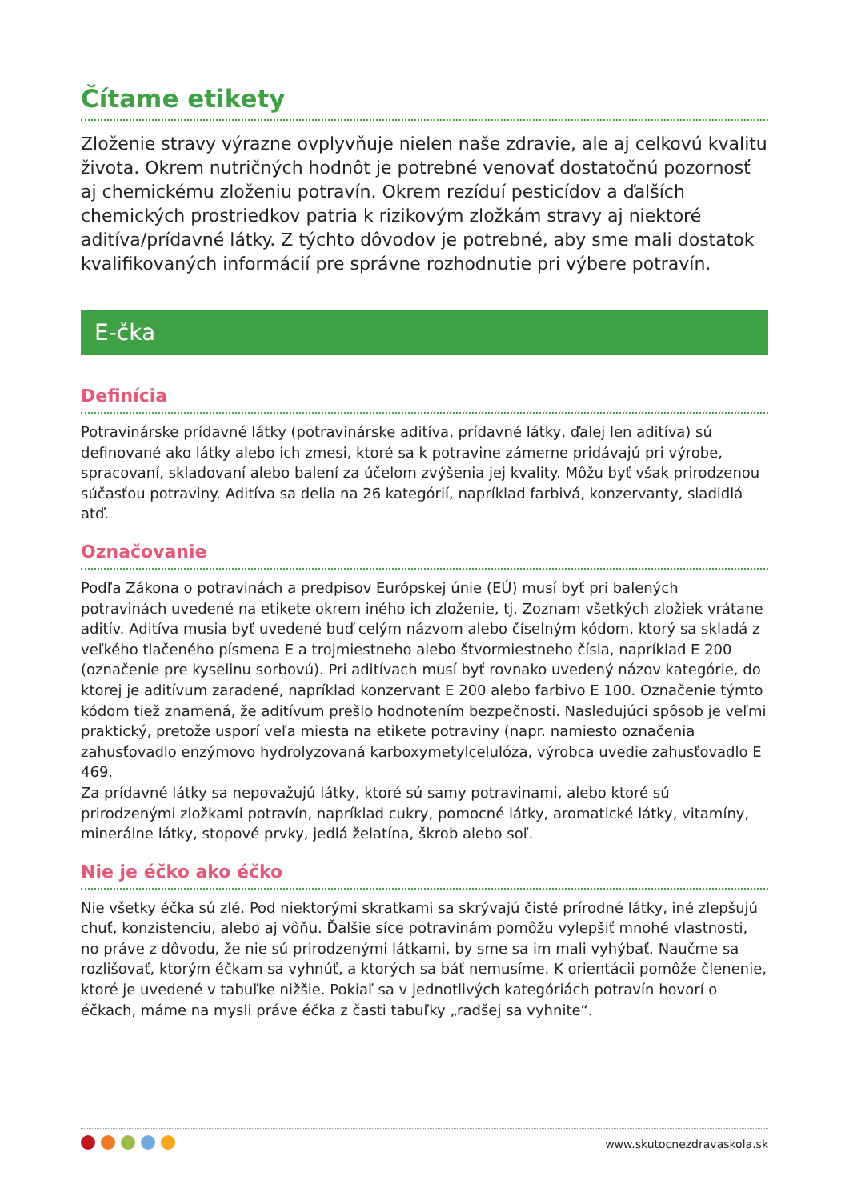Čítame etikety
Zloženie stravy výrazne ovplyvňuje nielen naše zdravie, ale aj celkovú kvalitu života. Okrem nutričných hodnôt je potrebné venovať dostatočnú pozornosť aj chemickému zloženiu potravín. Okrem rezíduí pesticídov a ďalších chemických prostriedkov patria k rizikovým zložkám stravy aj niektoré aditíva/prídavné látky. Z týchto dôvodov je potrebné, aby sme mali dostatok kvalifikovaných informácií pre správne rozhodnutie pri výbere potravín.
E-čka
Definícia
Potravinárske prídavné látky (potravinárske aditíva, prídavné látky, ďalej len aditíva) sú definované ako látky alebo ich zmesi, ktoré sa k potravine zámerne pridávajú pri výrobe, spracovaní, skladovaní alebo balení za účelom zvýšenia jej kvality. Môžu byť však prirodzenou súčasťou potraviny. Aditíva sa delia na 26 kategórií, napríklad farbivá, konzervanty, sladidlá atď.
Označovanie
Podľa Zákona o potravinách a predpisov Európskej únie (EÚ) musí byť pri balených potravinách uvedené na etikete okrem iného ich zloženie, tj. Zoznam všetkých zložiek vrátane aditív. Aditíva musia byť uvedené buď celým názvom alebo číselným kódom, ktorý sa skladá z veľkého tlačeného písmena E a trojmiestneho alebo štvormiestneho čísla, napríklad E 200 (označenie pre kyselinu sorbovú). Pri aditívach musí byť rovnako uvedený názov kategórie, do ktorej je aditívum zaradené, napríklad konzervant E 200 alebo farbivo E 100. Označenie týmto kódom tiež znamená, že aditívum prešlo hodnotením bezpečnosti. Nasledujúci spôsob je veľmi praktický, pretože usporí veľa miesta na etikete potraviny (napr. namiesto označenia zahusťovadlo enzýmovo hydrolyzovaná karboxymetylcelulóza, výrobca uvedie zahusťovadlo E 469.
Za prídavné látky sa nepovažujú látky, ktoré sú samy potravinami, alebo ktoré sú prirodzenými zložkami potravín, napríklad cukry, pomocné látky, aromatické látky, vitamíny, minerálne látky, stopové prvky, jedlá želatína, škrob alebo soľ.
Nie je éčko ako éčko
Nie všetky éčka sú zlé. Pod niektorými skratkami sa skrývajú čisté prírodné látky, iné zlepšujú chuť, konzistenciu, alebo aj vôňu. Ďalšie síce potravinám pomôžu vylepšiť mnohé vlastnosti, no práve z dôvodu, že nie sú prirodzenými látkami, by sme sa im mali vyhýbať. Naučme sa rozlišovať, ktorým éčkam sa vyhnúť, a ktorých sa báť nemusíme. K orientácii pomôže členenie, ktoré je uvedené v tabuľke nižšie. Pokiaľ sa v jednotlivých kategóriách potravín hovorí o éčkach, máme na mysli práve éčka z časti tabuľky „radšej sa vyhnite“.
www.skutocnezdravaskola.sk